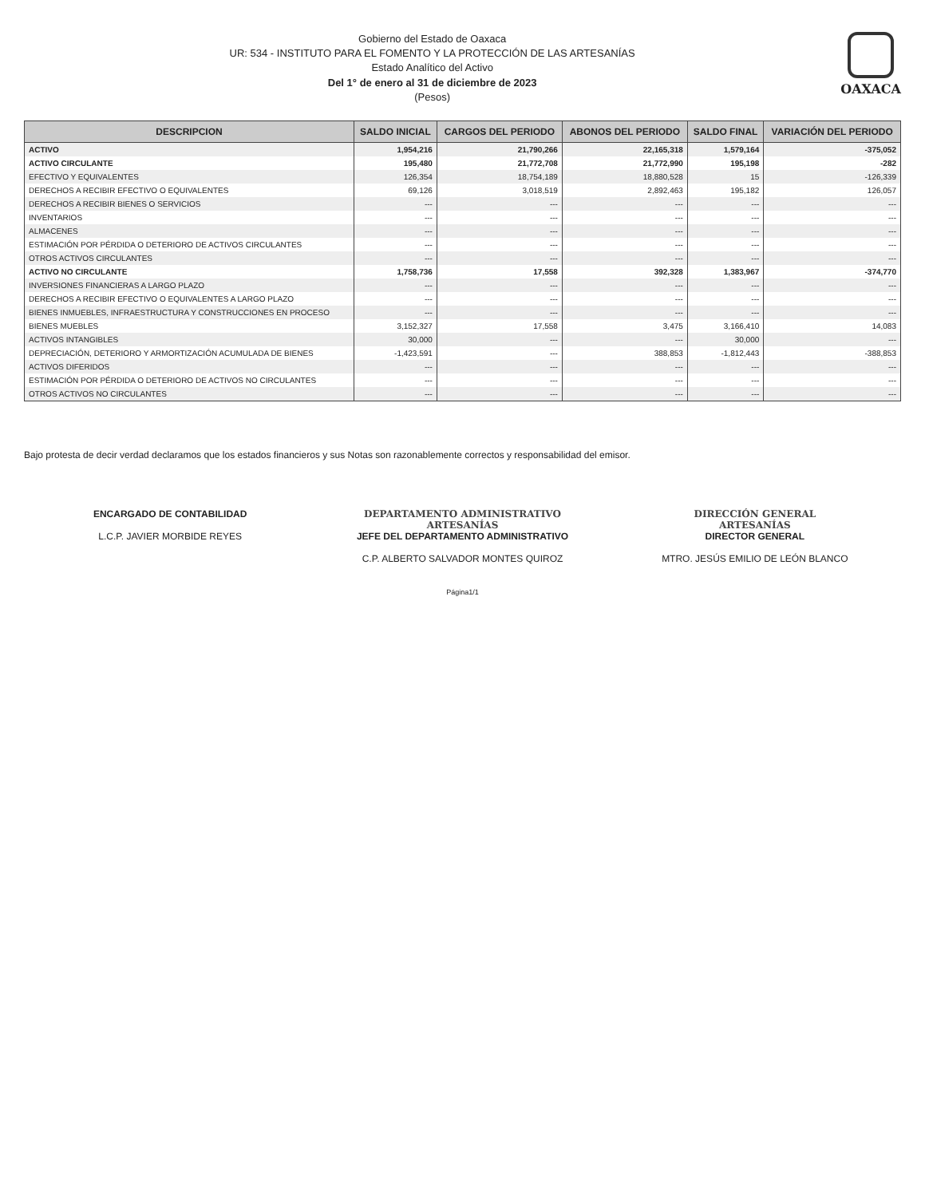Gobierno del Estado de Oaxaca
UR: 534 - INSTITUTO PARA EL FOMENTO Y LA PROTECCIÓN DE LAS ARTESANÍAS
Estado Analítico del Activo
Del 1° de enero al 31 de diciembre de 2023
(Pesos)
OAXACA
| DESCRIPCION | SALDO INICIAL | CARGOS DEL PERIODO | ABONOS DEL PERIODO | SALDO FINAL | VARIACIÓN DEL PERIODO |
| --- | --- | --- | --- | --- | --- |
| ACTIVO | 1,954,216 | 21,790,266 | 22,165,318 | 1,579,164 | -375,052 |
| ACTIVO CIRCULANTE | 195,480 | 21,772,708 | 21,772,990 | 195,198 | -282 |
| EFECTIVO Y EQUIVALENTES | 126,354 | 18,754,189 | 18,880,528 | 15 | -126,339 |
| DERECHOS A RECIBIR EFECTIVO O EQUIVALENTES | 69,126 | 3,018,519 | 2,892,463 | 195,182 | 126,057 |
| DERECHOS A RECIBIR BIENES O SERVICIOS | --- | --- | --- | --- | --- |
| INVENTARIOS | --- | --- | --- | --- | --- |
| ALMACENES | --- | --- | --- | --- | --- |
| ESTIMACIÓN POR PÉRDIDA O DETERIORO DE ACTIVOS CIRCULANTES | --- | --- | --- | --- | --- |
| OTROS ACTIVOS CIRCULANTES | --- | --- | --- | --- | --- |
| ACTIVO NO CIRCULANTE | 1,758,736 | 17,558 | 392,328 | 1,383,967 | -374,770 |
| INVERSIONES FINANCIERAS A LARGO PLAZO | --- | --- | --- | --- | --- |
| DERECHOS A RECIBIR EFECTIVO O EQUIVALENTES A LARGO PLAZO | --- | --- | --- | --- | --- |
| BIENES INMUEBLES, INFRAESTRUCTURA Y CONSTRUCCIONES EN PROCESO | --- | --- | --- | --- | --- |
| BIENES MUEBLES | 3,152,327 | 17,558 | 3,475 | 3,166,410 | 14,083 |
| ACTIVOS INTANGIBLES | 30,000 | --- | --- | 30,000 | --- |
| DEPRECIACIÓN, DETERIORO Y ARMORTIZACIÓN ACUMULADA DE BIENES | -1,423,591 | --- | 388,853 | -1,812,443 | -388,853 |
| ACTIVOS DIFERIDOS | --- | --- | --- | --- | --- |
| ESTIMACIÓN POR PÉRDIDA O DETERIORO DE ACTIVOS NO CIRCULANTES | --- | --- | --- | --- | --- |
| OTROS ACTIVOS NO CIRCULANTES | --- | --- | --- | --- | --- |
Bajo protesta de decir verdad declaramos que los estados financieros y sus Notas son razonablemente correctos y responsabilidad del emisor.
ENCARGADO DE CONTABILIDAD
L.C.P. JAVIER MORBIDE REYES
DEPARTAMENTO ADMINISTRATIVO
ARTESANÍAS
JEFE DEL DEPARTAMENTO ADMINISTRATIVO
C.P. ALBERTO SALVADOR MONTES QUIROZ
DIRECCIÓN GENERAL
ARTESANÍAS
DIRECTOR GENERAL
MTRO. JESÚS EMILIO DE LEÓN BLANCO
Página1/1